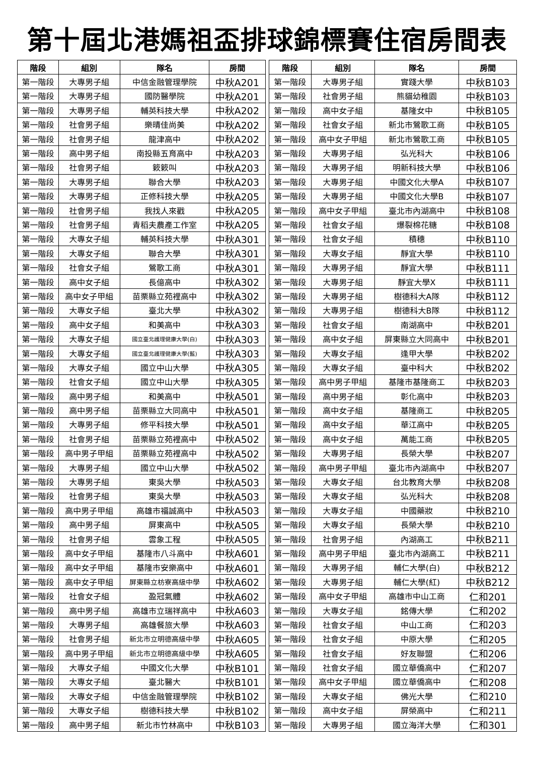第十屆北港媽祖盃排球錦標賽住宿房間表
| 階段 | 組別 | 隊名 | 房間 |
| --- | --- | --- | --- |
| 第一階段 | 大專男子組 | 中信金融管理學院 | 中秋A201 |
| 第一階段 | 大專男子組 | 國防醫學院 | 中秋A201 |
| 第一階段 | 大專男子組 | 輔英科技大學 | 中秋A202 |
| 第一階段 | 社會男子組 | 樂晴佳尚美 | 中秋A202 |
| 第一階段 | 社會男子組 | 龍津高中 | 中秋A202 |
| 第一階段 | 高中男子組 | 南投縣五育高中 | 中秋A203 |
| 第一階段 | 社會男子組 | 簌簌叫 | 中秋A203 |
| 第一階段 | 大專男子組 | 聯合大學 | 中秋A203 |
| 第一階段 | 大專男子組 | 正修科技大學 | 中秋A205 |
| 第一階段 | 社會男子組 | 我找人來戳 | 中秋A205 |
| 第一階段 | 社會男子組 | 青稻夫農產工作室 | 中秋A205 |
| 第一階段 | 大專女子組 | 輔英科技大學 | 中秋A301 |
| 第一階段 | 大專女子組 | 聯合大學 | 中秋A301 |
| 第一階段 | 社會女子組 | 鶯歌工商 | 中秋A301 |
| 第一階段 | 高中女子組 | 長億高中 | 中秋A302 |
| 第一階段 | 高中女子甲組 | 苗栗縣立苑裡高中 | 中秋A302 |
| 第一階段 | 大專女子組 | 臺北大學 | 中秋A302 |
| 第一階段 | 高中女子組 | 和美高中 | 中秋A303 |
| 第一階段 | 大專女子組 | 國立臺北護理健康大學(白) | 中秋A303 |
| 第一階段 | 大專女子組 | 國立臺北護理健康大學(藍) | 中秋A303 |
| 第一階段 | 大專女子組 | 國立中山大學 | 中秋A305 |
| 第一階段 | 社會女子組 | 國立中山大學 | 中秋A305 |
| 第一階段 | 高中男子組 | 和美高中 | 中秋A501 |
| 第一階段 | 高中男子組 | 苗栗縣立大同高中 | 中秋A501 |
| 第一階段 | 大專男子組 | 修平科技大學 | 中秋A501 |
| 第一階段 | 社會男子組 | 苗栗縣立苑裡高中 | 中秋A502 |
| 第一階段 | 高中男子甲組 | 苗栗縣立苑裡高中 | 中秋A502 |
| 第一階段 | 大專男子組 | 國立中山大學 | 中秋A502 |
| 第一階段 | 大專男子組 | 東吳大學 | 中秋A503 |
| 第一階段 | 社會男子組 | 東吳大學 | 中秋A503 |
| 第一階段 | 高中男子甲組 | 高雄市福誠高中 | 中秋A503 |
| 第一階段 | 高中男子組 | 屏東高中 | 中秋A505 |
| 第一階段 | 社會男子組 | 雲象工程 | 中秋A505 |
| 第一階段 | 高中女子甲組 | 基隆市八斗高中 | 中秋A601 |
| 第一階段 | 高中女子甲組 | 基隆市安樂高中 | 中秋A601 |
| 第一階段 | 高中女子甲組 | 屏東縣立枋寮高級中學 | 中秋A602 |
| 第一階段 | 社會女子組 | 盈冠氣體 | 中秋A602 |
| 第一階段 | 高中男子組 | 高雄市立瑞祥高中 | 中秋A603 |
| 第一階段 | 大專男子組 | 高雄餐旅大學 | 中秋A603 |
| 第一階段 | 社會男子組 | 新北市立明德高級中學 | 中秋A605 |
| 第一階段 | 高中男子甲組 | 新北市立明德高級中學 | 中秋A605 |
| 第一階段 | 大專女子組 | 中國文化大學 | 中秋B101 |
| 第一階段 | 大專女子組 | 臺北醫大 | 中秋B101 |
| 第一階段 | 大專女子組 | 中信金融管理學院 | 中秋B102 |
| 第一階段 | 大專女子組 | 樹德科技大學 | 中秋B102 |
| 第一階段 | 高中男子組 | 新北市竹林高中 | 中秋B103 |
| 階段 | 組別 | 隊名 | 房間 |
| --- | --- | --- | --- |
| 第一階段 | 大專男子組 | 實踐大學 | 中秋B103 |
| 第一階段 | 社會男子組 | 熊貓幼稚園 | 中秋B103 |
| 第一階段 | 高中女子組 | 基隆女中 | 中秋B105 |
| 第一階段 | 社會女子組 | 新北市鶯歌工商 | 中秋B105 |
| 第一階段 | 高中女子甲組 | 新北市鶯歌工商 | 中秋B105 |
| 第一階段 | 大專男子組 | 弘光科大 | 中秋B106 |
| 第一階段 | 大專男子組 | 明新科技大學 | 中秋B106 |
| 第一階段 | 大專男子組 | 中國文化大學A | 中秋B107 |
| 第一階段 | 大專男子組 | 中國文化大學B | 中秋B107 |
| 第一階段 | 高中女子甲組 | 臺北市內湖高中 | 中秋B108 |
| 第一階段 | 社會女子組 | 爆裂棉花糖 | 中秋B108 |
| 第一階段 | 社會女子組 | 積穗 | 中秋B110 |
| 第一階段 | 大專女子組 | 靜宜大學 | 中秋B110 |
| 第一階段 | 大專男子組 | 靜宜大學 | 中秋B111 |
| 第一階段 | 大專男子組 | 靜宜大學X | 中秋B111 |
| 第一階段 | 大專男子組 | 樹德科大A隊 | 中秋B112 |
| 第一階段 | 大專男子組 | 樹德科大B隊 | 中秋B112 |
| 第一階段 | 社會女子組 | 南湖高中 | 中秋B201 |
| 第一階段 | 高中女子組 | 屏東縣立大同高中 | 中秋B201 |
| 第一階段 | 大專女子組 | 逢甲大學 | 中秋B202 |
| 第一階段 | 大專女子組 | 臺中科大 | 中秋B202 |
| 第一階段 | 高中男子甲組 | 基隆市基隆商工 | 中秋B203 |
| 第一階段 | 高中男子組 | 彰化高中 | 中秋B203 |
| 第一階段 | 高中女子組 | 基隆商工 | 中秋B205 |
| 第一階段 | 高中女子組 | 華江高中 | 中秋B205 |
| 第一階段 | 高中女子組 | 萬能工商 | 中秋B205 |
| 第一階段 | 大專男子組 | 長榮大學 | 中秋B207 |
| 第一階段 | 高中男子甲組 | 臺北市內湖高中 | 中秋B207 |
| 第一階段 | 大專女子組 | 台北教育大學 | 中秋B208 |
| 第一階段 | 大專女子組 | 弘光科大 | 中秋B208 |
| 第一階段 | 大專女子組 | 中國藥妝 | 中秋B210 |
| 第一階段 | 大專女子組 | 長榮大學 | 中秋B210 |
| 第一階段 | 社會男子組 | 內湖高工 | 中秋B211 |
| 第一階段 | 高中男子甲組 | 臺北市內湖高工 | 中秋B211 |
| 第一階段 | 大專男子組 | 輔仁大學(白) | 中秋B212 |
| 第一階段 | 大專男子組 | 輔仁大學(紅) | 中秋B212 |
| 第一階段 | 高中女子甲組 | 高雄市中山工商 | 仁和201 |
| 第一階段 | 大專女子組 | 銘傳大學 | 仁和202 |
| 第一階段 | 社會女子組 | 中山工商 | 仁和203 |
| 第一階段 | 社會女子組 | 中原大學 | 仁和205 |
| 第一階段 | 社會女子組 | 好友聯盟 | 仁和206 |
| 第一階段 | 社會女子組 | 國立華僑高中 | 仁和207 |
| 第一階段 | 高中女子甲組 | 國立華僑高中 | 仁和208 |
| 第一階段 | 大專女子組 | 佛光大學 | 仁和210 |
| 第一階段 | 高中女子組 | 屏榮高中 | 仁和211 |
| 第一階段 | 大專男子組 | 國立海洋大學 | 仁和301 |